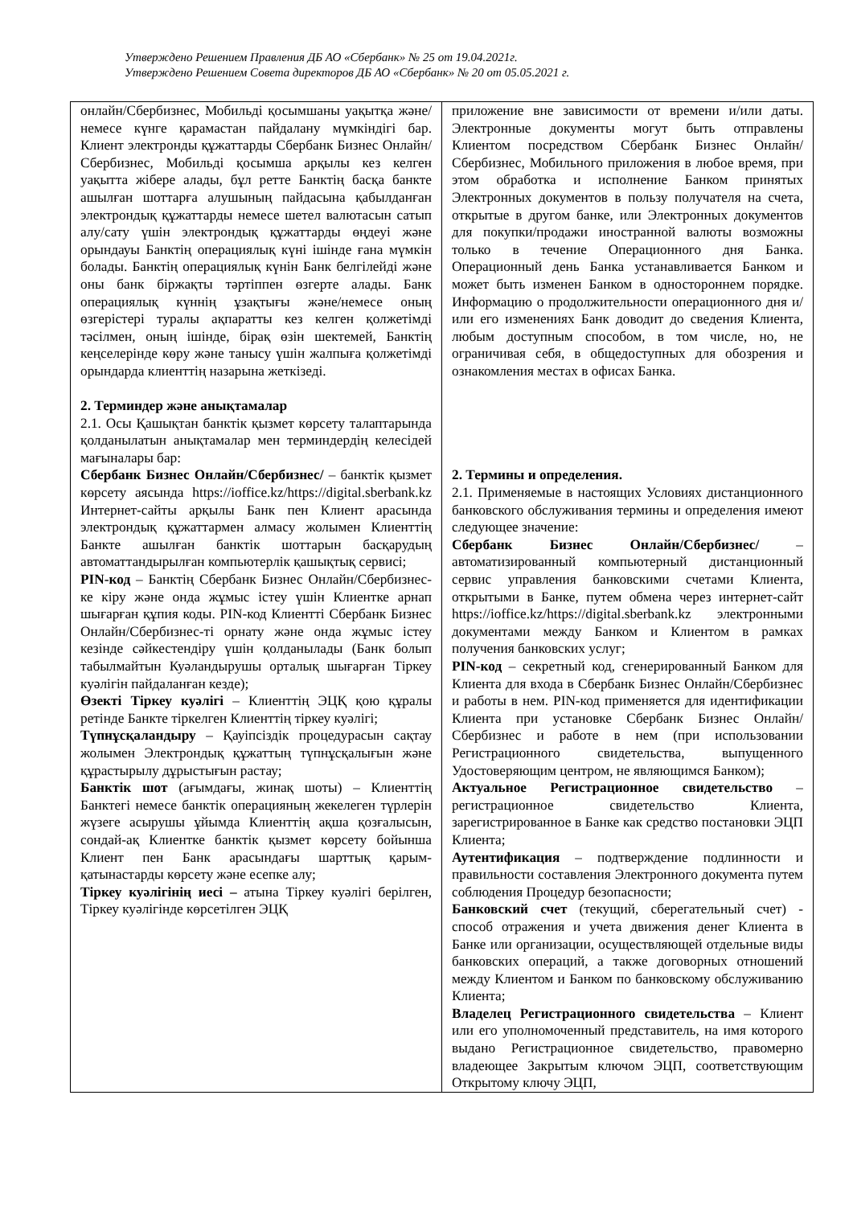Утверждено Решением Правления ДБ АО «Сбербанк» № 25 от 19.04.2021г.
Утверждено Решением Совета директоров ДБ АО «Сбербанк» № 20 от 05.05.2021 г.
| онлайн/Сбербизнес, Мобильді қосымшаны уақытқа және/немесе күнге қарамастан пайдалану мүмкіндігі бар. Клиент электронды құжаттарды Сбербанк Бизнес Онлайн/Сбербизнес, Мобильді қосымша арқылы кез келген уақытта жібере алады, бұл ретте Банктің басқа банкте ашылған шоттарға алушының пайдасына қабылданған электрондық құжаттарды немесе шетел валютасын сатып алу/сату үшін электрондық құжаттарды өңдеуі және орындауы Банктің операциялық күні ішінде ғана мүмкін болады. Банктің операциялық күнін Банк белгілейді және оны банк біржақты тәртіппен өзгерте алады. Банк операциялық күннің ұзақтығы және/немесе оның өзгерістері туралы ақпаратты кез келген қолжетімді тәсілмен, оның ішінде, бірақ өзін шектемей, Банктің кеңселерінде көру және танысу үшін жалпыға қолжетімді орындарда клиенттің назарына жеткізеді. 2. Терминдер және анықтамалар 2.1. Осы Қашықтан банктік қызмет көрсету талаптарында қолданылатын анықтамалар мен терминдердің келесідей мағыналары бар: Сбербанк Бизнес Онлайн/Сбербизнес/ – банктік қызмет көрсету аясында https://ioffice.kz/https://digital.sberbank.kz Интернет-сайты арқылы Банк пен Клиент арасында электрондық құжаттармен алмасу жолымен Клиенттің Банкте ашылған банктік шоттарын басқарудың автоматтандырылған компьютерлік қашықтық сервисі; PIN-код – Банктің Сбербанк Бизнес Онлайн/Сбербизнес-ке кіру және онда жұмыс істеу үшін Клиентке арнап шығарған құпия коды. PIN-код Клиентті Сбербанк Бизнес Онлайн/Сбербизнес-ті орнату және онда жұмыс істеу кезінде сәйкестендіру үшін қолданылады (Банк болып табылмайтын Куәландырушы орталық шығарған Тіркеу куәлігін пайдаланған кезде); Өзекті Тіркеу куәлігі – Клиенттің ЭЦҚ қою құралы ретінде Банкте тіркелген Клиенттің тіркеу куәлігі; Түпнұсқаландыру – Қауіпсіздік процедурасын сақтау жолымен Электрондық құжаттың түпнұсқалығын және құрастырылу дұрыстығын растау; Банктік шот (ағымдағы, жинақ шоты) – Клиенттің Банктегі немесе банктік операцияның жекелеген түрлерін жүзеге асырушы ұйымда Клиенттің ақша қозғалысын, сондай-ақ Клиентке банктік қызмет көрсету бойынша Клиент пен Банк арасындағы шарттық қарым-қатынастарды көрсету және есепке алу; Тіркеу куәлігінің иесі – атына Тіркеу куәлігі берілген, Тіркеу куәлігінде көрсетілген ЭЦҚ | приложение вне зависимости от времени и/или даты. Электронные документы могут быть отправлены Клиентом посредством Сбербанк Бизнес Онлайн/Сбербизнес, Мобильного приложения в любое время, при этом обработка и исполнение Банком принятых Электронных документов в пользу получателя на счета, открытые в другом банке, или Электронных документов для покупки/продажи иностранной валюты возможны только в течение Операционного дня Банка. Операционный день Банка устанавливается Банком и может быть изменен Банком в одностороннем порядке. Информацию о продолжительности операционного дня и/или его изменениях Банк доводит до сведения Клиента, любым доступным способом, в том числе, но, не ограничивая себя, в общедоступных для обозрения и ознакомления местах в офисах Банка. 2. Термины и определения. 2.1. Применяемые в настоящих Условиях дистанционного банковского обслуживания термины и определения имеют следующее значение: Сбербанк Бизнес Онлайн/Сбербизнес/ – автоматизированный компьютерный дистанционный сервис управления банковскими счетами Клиента, открытыми в Банке, путем обмена через интернет-сайт https://ioffice.kz/https://digital.sberbank.kz электронными документами между Банком и Клиентом в рамках получения банковских услуг; PIN-код – секретный код, сгенерированный Банком для Клиента для входа в Сбербанк Бизнес Онлайн/Сбербизнес и работы в нем. PIN-код применяется для идентификации Клиента при установке Сбербанк Бизнес Онлайн/Сбербизнес и работе в нем (при использовании Регистрационного свидетельства, выпущенного Удостоверяющим центром, не являющимся Банком); Актуальное Регистрационное свидетельство – регистрационное свидетельство Клиента, зарегистрированное в Банке как средство постановки ЭЦП Клиента; Аутентификация – подтверждение подлинности и правильности составления Электронного документа путем соблюдения Процедур безопасности; Банковский счет (текущий, сберегательный счет) - способ отражения и учета движения денег Клиента в Банке или организации, осуществляющей отдельные виды банковских операций, а также договорных отношений между Клиентом и Банком по банковскому обслуживанию Клиента; Владелец Регистрационного свидетельства – Клиент или его уполномоченный представитель, на имя которого выдано Регистрационное свидетельство, правомерно владеющее Закрытым ключом ЭЦП, соответствующим Открытому ключу ЭЦП, |